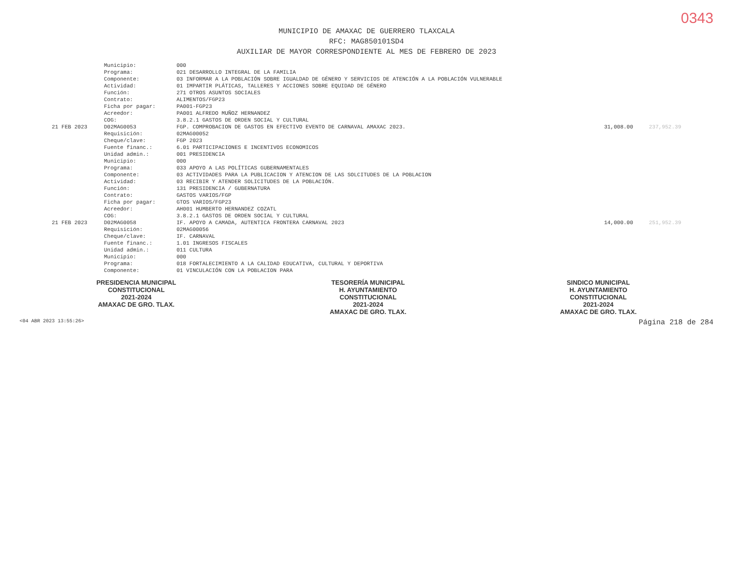0343
MUNICIPIO DE AMAXAC DE GUERRERO TLAXCALA
RFC: MAG850101SD4
AUXILIAR DE MAYOR CORRESPONDIENTE AL MES DE FEBRERO DE 2023
| | Municipio: | 000 | | |
| | Programa: | 021 DESARROLLO INTEGRAL DE LA FAMILIA | | |
| | Componente: | 03 INFORMAR A LA POBLACIÓN SOBRE IGUALDAD DE GÉNERO Y SERVICIOS DE ATENCIÓN A LA POBLACIÓN VULNERABLE | | |
| | Actividad: | 01 IMPARTIR PLÁTICAS, TALLERES Y ACCIONES SOBRE EQUIDAD DE GÉNERO | | |
| | Función: | 271 OTROS ASUNTOS SOCIALES | | |
| | Contrato: | ALIMENTOS/FGP23 | | |
| | Ficha por pagar: | PA001-FGP23 | | |
| | Acreedor: | PA001 ALFREDO MUÑOZ HERNANDEZ | | |
| | COG: | 3.8.2.1 GASTOS DE ORDEN SOCIAL Y CULTURAL | | |
| 21 FEB 2023 | D02MAG0053 | FGP. COMPROBACION DE GASTOS EN EFECTIVO EVENTO DE CARNAVAL AMAXAC 2023. | 31,008.00 | 237,952.39 |
| | Requisición: | 02MAG00052 | | |
| | Cheque/clave: | FGP 2023 | | |
| | Fuente financ.: | 6.01 PARTICIPACIONES E INCENTIVOS ECONOMICOS | | |
| | Unidad admin.: | 001 PRESIDENCIA | | |
| | Municipio: | 000 | | |
| | Programa: | 033 APOYO A LAS POLÍTICAS GUBERNAMENTALES | | |
| | Componente: | 03 ACTIVIDADES PARA LA PUBLICACION Y ATENCION DE LAS SOLCITUDES DE LA POBLACION | | |
| | Actividad: | 03 RECIBIR Y ATENDER SOLICITUDES DE LA POBLACIÓN. | | |
| | Función: | 131 PRESIDENCIA / GUBERNATURA | | |
| | Contrato: | GASTOS VARIOS/FGP | | |
| | Ficha por pagar: | GTOS VARIOS/FGP23 | | |
| | Acreedor: | AH001 HUMBERTO HERNANDEZ COZATL | | |
| | COG: | 3.8.2.1 GASTOS DE ORDEN SOCIAL Y CULTURAL | | |
| 21 FEB 2023 | D02MAG0058 | IF. APOYO A CAMADA, AUTENTICA FRONTERA CARNAVAL 2023 | 14,000.00 | 251,952.39 |
| | Requisición: | 02MAG00056 | | |
| | Cheque/clave: | IF. CARNAVAL | | |
| | Fuente financ.: | 1.01 INGRESOS FISCALES | | |
| | Unidad admin.: | 011 CULTURA | | |
| | Municipio: | 000 | | |
| | Programa: | 018 FORTALECIMIENTO A LA CALIDAD EDUCATIVA, CULTURAL Y DEPORTIVA | | |
| | Componente: | 01 VINCULACIÓN CON LA POBLACION PARA | | |
PRESIDENCIA MUNICIPAL
CONSTITUCIONAL
2021-2024
AMAXAC DE GRO. TLAX.
TESORERÍA MUNICIPAL
H. AYUNTAMIENTO
CONSTITUCIONAL
2021-2024
AMAXAC DE GRO. TLAX.
SINDICO MUNICIPAL
H. AYUNTAMIENTO
CONSTITUCIONAL
2021-2024
AMAXAC DE GRO. TLAX.
<04 ABR 2023 13:55:26> Página 218 de 284